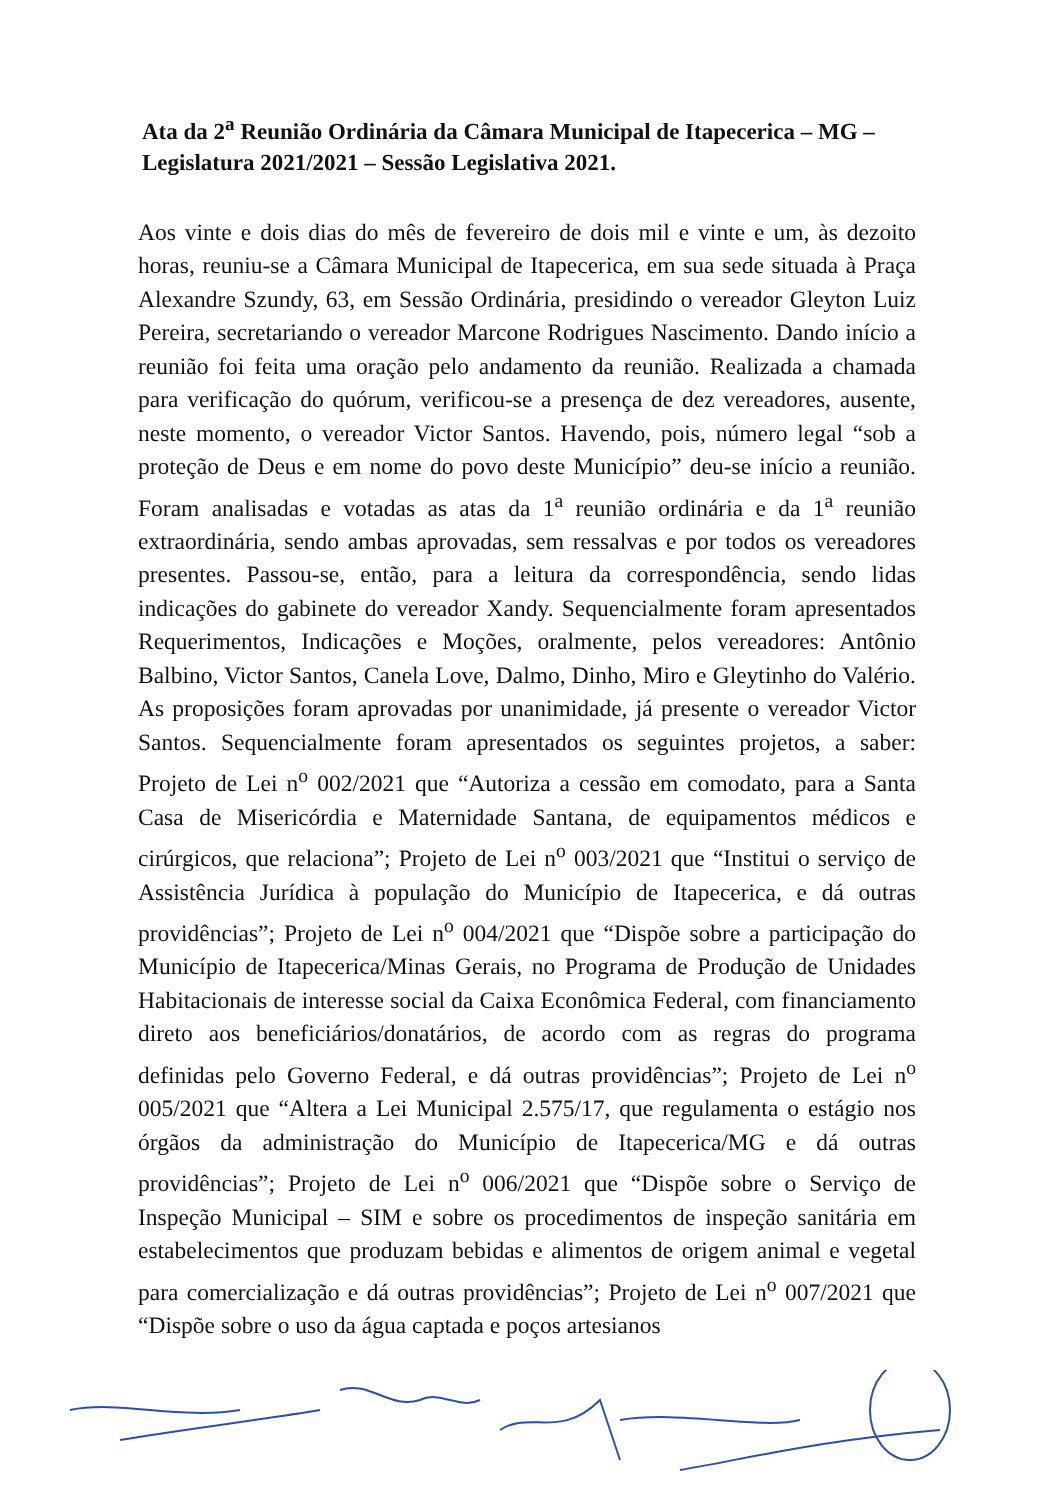Ata da 2<sup>a</sup> Reunião Ordinária da Câmara Municipal de Itapecerica – MG – Legislatura 2021/2021 – Sessão Legislativa 2021.
Aos vinte e dois dias do mês de fevereiro de dois mil e vinte e um, às dezoito horas, reuniu-se a Câmara Municipal de Itapecerica, em sua sede situada à Praça Alexandre Szundy, 63, em Sessão Ordinária, presidindo o vereador Gleyton Luiz Pereira, secretariando o vereador Marcone Rodrigues Nascimento. Dando início a reunião foi feita uma oração pelo andamento da reunião. Realizada a chamada para verificação do quórum, verificou-se a presença de dez vereadores, ausente, neste momento, o vereador Victor Santos. Havendo, pois, número legal “sob a proteção de Deus e em nome do povo deste Município” deu-se início a reunião. Foram analisadas e votadas as atas da 1<sup>a</sup> reunião ordinária e da 1<sup>a</sup> reunião extraordinária, sendo ambas aprovadas, sem ressalvas e por todos os vereadores presentes. Passou-se, então, para a leitura da correspondência, sendo lidas indicações do gabinete do vereador Xandy. Sequencialmente foram apresentados Requerimentos, Indicações e Moções, oralmente, pelos vereadores: Antônio Balbino, Victor Santos, Canela Love, Dalmo, Dinho, Miro e Gleytinho do Valério. As proposições foram aprovadas por unanimidade, já presente o vereador Victor Santos. Sequencialmente foram apresentados os seguintes projetos, a saber: Projeto de Lei n<sup>o</sup> 002/2021 que “Autoriza a cessão em comodato, para a Santa Casa de Misericórdia e Maternidade Santana, de equipamentos médicos e cirúrgicos, que relaciona”; Projeto de Lei n<sup>o</sup> 003/2021 que “Institui o serviço de Assistência Jurídica à população do Município de Itapecerica, e dá outras providências”; Projeto de Lei n<sup>o</sup> 004/2021 que “Dispõe sobre a participação do Município de Itapecerica/Minas Gerais, no Programa de Produção de Unidades Habitacionais de interesse social da Caixa Econômica Federal, com financiamento direto aos beneficiários/donatários, de acordo com as regras do programa definidas pelo Governo Federal, e dá outras providências”; Projeto de Lei n<sup>o</sup> 005/2021 que “Altera a Lei Municipal 2.575/17, que regulamenta o estágio nos órgãos da administração do Município de Itapecerica/MG e dá outras providências”; Projeto de Lei n<sup>o</sup> 006/2021 que “Dispõe sobre o Serviço de Inspeção Municipal – SIM e sobre os procedimentos de inspeção sanitária em estabelecimentos que produzam bebidas e alimentos de origem animal e vegetal para comercialização e dá outras providências”; Projeto de Lei n<sup>o</sup> 007/2021 que “Dispõe sobre o uso da água captada e poços artesianos